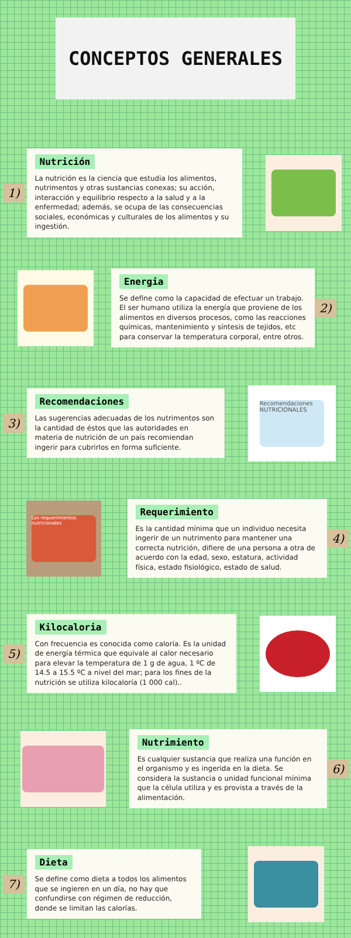CONCEPTOS GENERALES
1)
Nutrición
La nutrición es la ciencia que estudia los alimentos, nutrimentos y otras sustancias conexas; su acción, interacción y equilibrio respecto a la salud y a la enfermedad; además, se ocupa de las consecuencias sociales, económicas y culturales de los alimentos y su ingestión.
Energia
Se define como la capacidad de efectuar un trabajo. El ser humano utiliza la energía que proviene de los alimentos en diversos procesos, como las reacciones químicas, mantenimiento y síntesis de tejidos, etc para conservar la temperatura corporal, entre otros.
2)
3)
Recomendaciones
Las sugerencias adecuadas de los nutrimentos son la cantidad de éstos que las autoridades en materia de nutrición de un país recomiendan ingerir para cubrirlos en forma suficiente.
Recomendaciones NUTRICIONALES
Los requerimientos nutricionales
Requerimiento
Es la cantidad mínima que un individuo necesita ingerir de un nutrimento para mantener una correcta nutrición, difiere de una persona a otra de acuerdo con la edad, sexo, estatura, actividad física, estado fisiológico, estado de salud.
4)
5)
Kilocaloria
Con frecuencia es conocida como caloría. Es la unidad de energía térmica que equivale al calor necesario para elevar la temperatura de 1 g de agua, 1 ºC de 14.5 a 15.5 ºC a nivel del mar; para los fines de la nutrición se utiliza kilocaloría (1 000 cal)..
Nutrimiento
Es cualquier sustancia que realiza una función en el organismo y es ingerida en la dieta. Se considera la sustancia o unidad funcional mínima que la célula utiliza y es provista a través de la alimentación.
6)
7)
Dieta
Se define como dieta a todos los alimentos que se ingieren en un día, no hay que confundirse con régimen de reducción, donde se limitan las calorías.